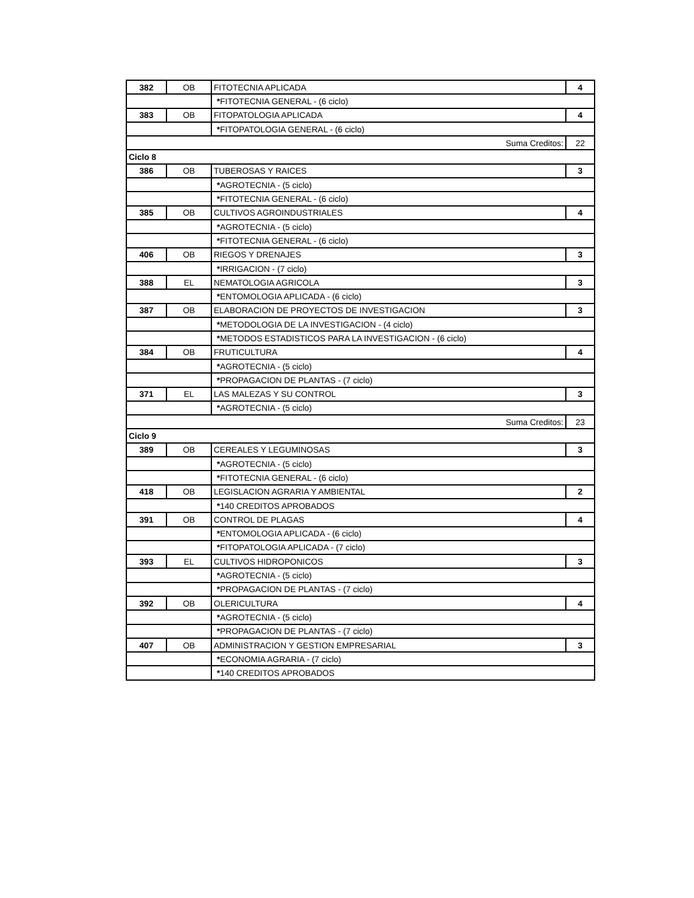| 382 | OB | FITOTECNIA APLICADA | 4 |
| | | * FITOTECNIA GENERAL - (6 ciclo) | |
| 383 | OB | FITOPATOLOGIA APLICADA | 4 |
| | | * FITOPATOLOGIA GENERAL - (6 ciclo) | |
| Suma Creditos: | | | 22 |
| Ciclo 8 | | | |
| 386 | OB | TUBEROSAS Y RAICES | 3 |
| | | * AGROTECNIA - (5 ciclo) | |
| | | * FITOTECNIA GENERAL - (6 ciclo) | |
| 385 | OB | CULTIVOS AGROINDUSTRIALES | 4 |
| | | * AGROTECNIA - (5 ciclo) | |
| | | * FITOTECNIA GENERAL - (6 ciclo) | |
| 406 | OB | RIEGOS Y DRENAJES | 3 |
| | | * IRRIGACION - (7 ciclo) | |
| 388 | EL | NEMATOLOGIA AGRICOLA | 3 |
| | | * ENTOMOLOGIA APLICADA - (6 ciclo) | |
| 387 | OB | ELABORACION DE PROYECTOS DE INVESTIGACION | 3 |
| | | * METODOLOGIA DE LA INVESTIGACION - (4 ciclo) | |
| | | * METODOS ESTADISTICOS PARA LA INVESTIGACION - (6 ciclo) | |
| 384 | OB | FRUTICULTURA | 4 |
| | | * AGROTECNIA - (5 ciclo) | |
| | | * PROPAGACION DE PLANTAS - (7 ciclo) | |
| 371 | EL | LAS MALEZAS Y SU CONTROL | 3 |
| | | * AGROTECNIA - (5 ciclo) | |
| Suma Creditos: | | | 23 |
| Ciclo 9 | | | |
| 389 | OB | CEREALES Y LEGUMINOSAS | 3 |
| | | * AGROTECNIA - (5 ciclo) | |
| | | * FITOTECNIA GENERAL - (6 ciclo) | |
| 418 | OB | LEGISLACION AGRARIA Y AMBIENTAL | 2 |
| | | * 140 CREDITOS APROBADOS | |
| 391 | OB | CONTROL DE PLAGAS | 4 |
| | | * ENTOMOLOGIA APLICADA - (6 ciclo) | |
| | | * FITOPATOLOGIA APLICADA - (7 ciclo) | |
| 393 | EL | CULTIVOS HIDROPONICOS | 3 |
| | | * AGROTECNIA - (5 ciclo) | |
| | | * PROPAGACION DE PLANTAS - (7 ciclo) | |
| 392 | OB | OLERICULTURA | 4 |
| | | * AGROTECNIA - (5 ciclo) | |
| | | * PROPAGACION DE PLANTAS - (7 ciclo) | |
| 407 | OB | ADMINISTRACION Y GESTION EMPRESARIAL | 3 |
| | | * ECONOMIA AGRARIA - (7 ciclo) | |
| | | * 140 CREDITOS APROBADOS | |